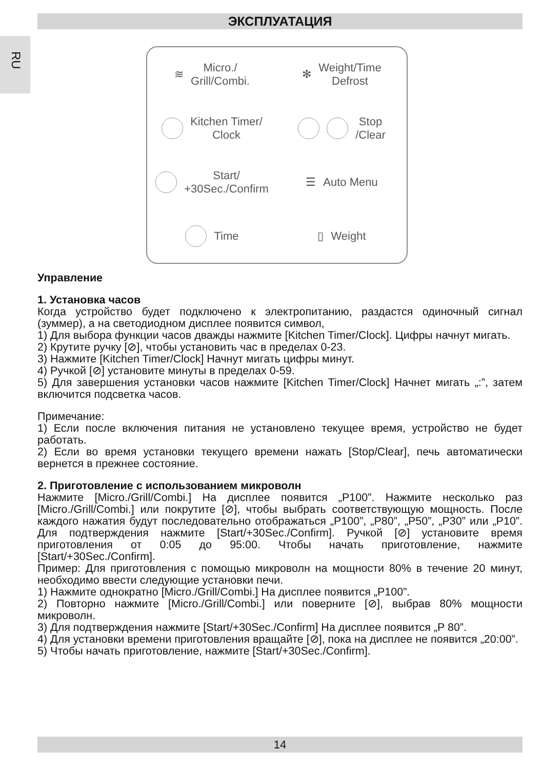ЭКСПЛУАТАЦИЯ
RU
≋ Micro./
Grill/Combi.
✻ Weight/Time
Defrost
Kitchen Timer/
Clock
Stop
/Clear
Start/
+30Sec./Confirm
☰ Auto Menu
Time
▯ Weight
Управление
1. Установка часов
Когда устройство будет подключено к электропитанию, раздастся одиночный сигнал (зуммер), а на светодиодном дисплее появится символ,
1) Для выбора функции часов дважды нажмите [Kitchen Timer/Clock]. Цифры начнут мигать.
2) Крутите ручку [⊘], чтобы установить час в пределах 0-23.
3) Нажмите [Kitchen Timer/Clock] Начнут мигать цифры минут.
4) Ручкой [⊘] установите минуты в пределах 0-59.
5) Для завершения установки часов нажмите [Kitchen Timer/Clock] Начнет мигать „:”, затем включится подсветка часов.
Примечание:
1) Если после включения питания не установлено текущее время, устройство не будет работать.
2) Если во время установки текущего времени нажать [Stop/Clear], печь автоматически вернется в прежнее состояние.
2. Приготовление с использованием микроволн
Нажмите [Micro./Grill/Combi.] На дисплее появится „P100”. Нажмите несколько раз [Micro./Grill/Combi.] или покрутите [⊘], чтобы выбрать соответствующую мощность. После каждого нажатия будут последовательно отображаться „P100”, „P80”, „P50”, „P30” или „P10”. Для подтверждения нажмите [Start/+30Sec./Confirm]. Ручкой [⊘] установите время приготовления от 0:05 до 95:00. Чтобы начать приготовление, нажмите [Start/+30Sec./Confirm].
Пример: Для приготовления с помощью микроволн на мощности 80% в течение 20 минут, необходимо ввести следующие установки печи.
1) Нажмите однократно [Micro./Grill/Combi.] На дисплее появится „P100”.
2) Повторно нажмите [Micro./Grill/Combi.] или поверните [⊘], выбрав 80% мощности микроволн.
3) Для подтверждения нажмите [Start/+30Sec./Confirm] На дисплее появится „P 80”.
4) Для установки времени приготовления вращайте [⊘], пока на дисплее не появится „20:00”.
5) Чтобы начать приготовление, нажмите [Start/+30Sec./Confirm].
14